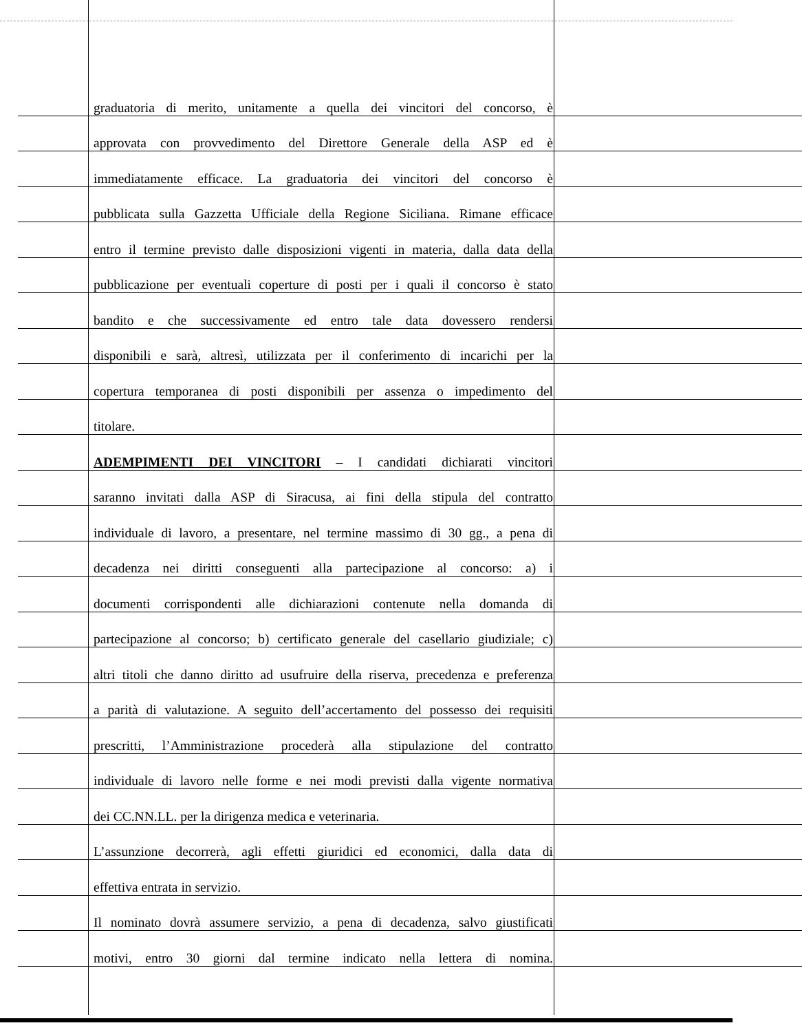graduatoria di merito, unitamente a quella dei vincitori del concorso, è
approvata con provvedimento del Direttore Generale della ASP ed è
immediatamente efficace. La graduatoria dei vincitori del concorso è
pubblicata sulla Gazzetta Ufficiale della Regione Siciliana. Rimane efficace
entro il termine previsto dalle disposizioni vigenti in materia, dalla data della
pubblicazione per eventuali coperture di posti per i quali il concorso è stato
bandito e che successivamente ed entro tale data dovessero rendersi
disponibili e sarà, altresì, utilizzata per il conferimento di incarichi per la
copertura temporanea di posti disponibili per assenza o impedimento del
titolare.
ADEMPIMENTI DEI VINCITORI – I candidati dichiarati vincitori
saranno invitati dalla ASP di Siracusa, ai fini della stipula del contratto
individuale di lavoro, a presentare, nel termine massimo di 30 gg., a pena di
decadenza nei diritti conseguenti alla partecipazione al concorso: a) i
documenti corrispondenti alle dichiarazioni contenute nella domanda di
partecipazione al concorso; b) certificato generale del casellario giudiziale; c)
altri titoli che danno diritto ad usufruire della riserva, precedenza e preferenza
a parità di valutazione. A seguito dell’accertamento del possesso dei requisiti
prescritti, l’Amministrazione procederà alla stipulazione del contratto
individuale di lavoro nelle forme e nei modi previsti dalla vigente normativa
dei CC.NN.LL. per la dirigenza medica e veterinaria.
L’assunzione decorrerà, agli effetti giuridici ed economici, dalla data di
effettiva entrata in servizio.
Il nominato dovrà assumere servizio, a pena di decadenza, salvo giustificati
motivi, entro 30 giorni dal termine indicato nella lettera di nomina.